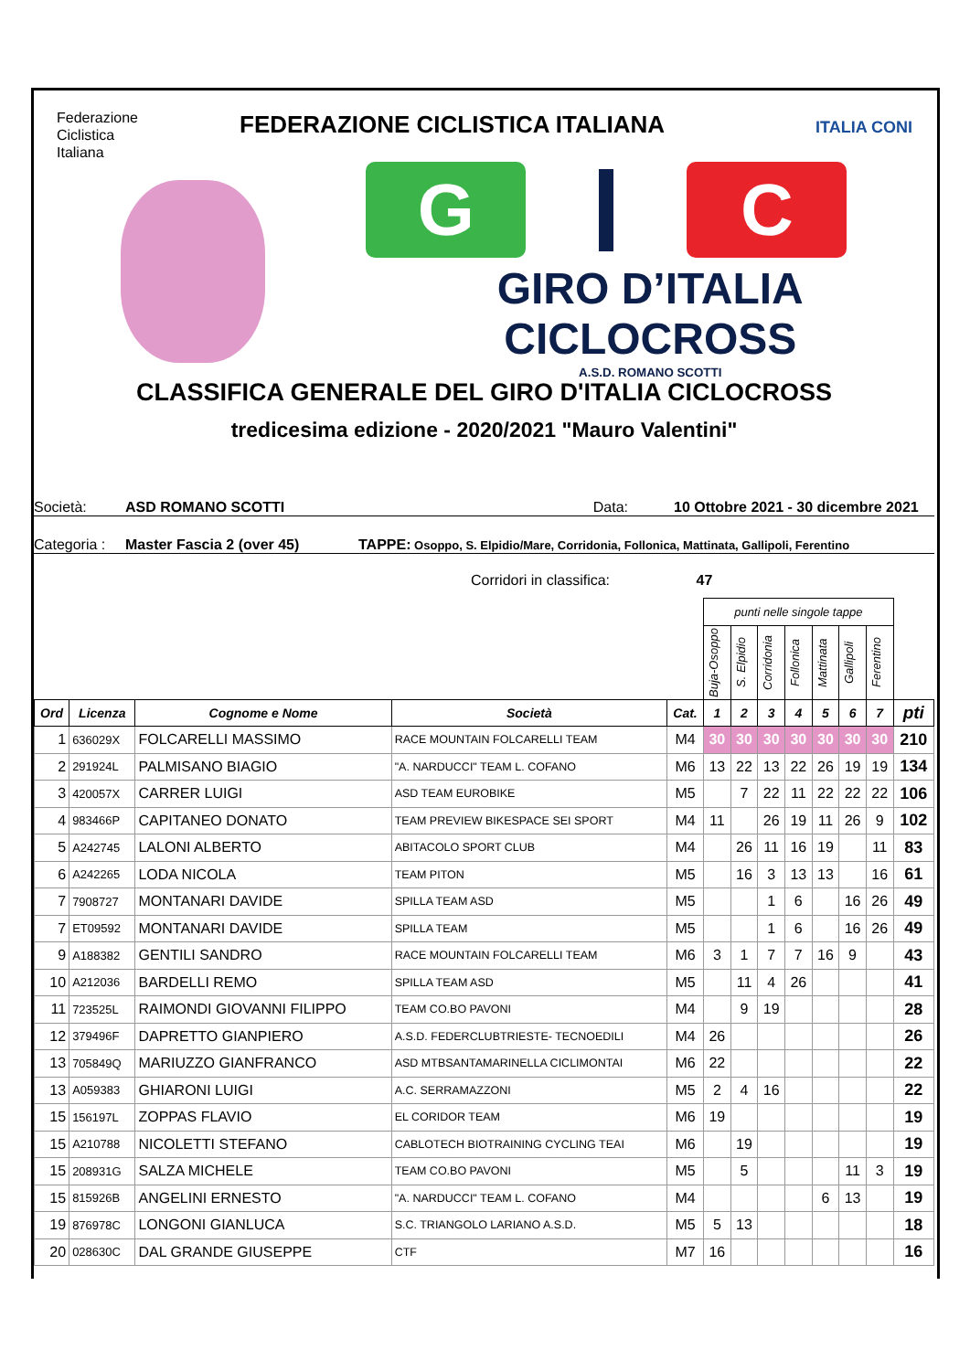Federazione
Ciclistica
Italiana
FEDERAZIONE CICLISTICA ITALIANA
ITALIA CONI
G C
GIRO D’ITALIA CICLOCROSS
A.S.D. ROMANO SCOTTI
CLASSIFICA GENERALE DEL GIRO D'ITALIA CICLOCROSS
tredicesima edizione - 2020/2021 "Mauro Valentini"
Società: ASD ROMANO SCOTTI Data: 10 Ottobre 2021 - 30 dicembre 2021
Categoria : Master Fascia 2 (over 45) TAPPE: Osoppo, S. Elpidio/Mare, Corridonia, Follonica, Mattinata, Gallipoli, Ferentino
Corridori in classifica: 47
| | | | | | punti nelle singole tappe | | | | | | | |
| --- | --- | --- | --- | --- | --- | --- | --- | --- | --- | --- | --- | --- |
| | | | | | Buja-Osoppo | S. Elpidio | Corridonia | Follonica | Mattinata | Gallipoli | Ferentino | |
| Ord | Licenza | Cognome e Nome | Società | Cat. | 1 | 2 | 3 | 4 | 5 | 6 | 7 | pti |
| 1 | 636029X | FOLCARELLI MASSIMO | RACE MOUNTAIN FOLCARELLI TEAM | M4 | 30 | 30 | 30 | 30 | 30 | 30 | 30 | 210 |
| 2 | 291924L | PALMISANO BIAGIO | "A. NARDUCCI" TEAM L. COFANO | M6 | 13 | 22 | 13 | 22 | 26 | 19 | 19 | 134 |
| 3 | 420057X | CARRER LUIGI | ASD TEAM EUROBIKE | M5 | | 7 | 22 | 11 | 22 | 22 | 22 | 106 |
| 4 | 983466P | CAPITANEO DONATO | TEAM PREVIEW BIKESPACE SEI SPORT | M4 | 11 | | 26 | 19 | 11 | 26 | 9 | 102 |
| 5 | A242745 | LALONI ALBERTO | ABITACOLO SPORT CLUB | M4 | | 26 | 11 | 16 | 19 | | 11 | 83 |
| 6 | A242265 | LODA NICOLA | TEAM PITON | M5 | | 16 | 3 | 13 | 13 | | 16 | 61 |
| 7 | 7908727 | MONTANARI DAVIDE | SPILLA TEAM ASD | M5 | | | 1 | 6 | | 16 | 26 | 49 |
| 7 | ET09592 | MONTANARI DAVIDE | SPILLA TEAM | M5 | | | 1 | 6 | | 16 | 26 | 49 |
| 9 | A188382 | GENTILI SANDRO | RACE MOUNTAIN FOLCARELLI TEAM | M6 | 3 | 1 | 7 | 7 | 16 | 9 | | 43 |
| 10 | A212036 | BARDELLI REMO | SPILLA TEAM ASD | M5 | | 11 | 4 | 26 | | | | 41 |
| 11 | 723525L | RAIMONDI GIOVANNI FILIPPO | TEAM CO.BO PAVONI | M4 | | 9 | 19 | | | | | 28 |
| 12 | 379496F | DAPRETTO GIANPIERO | A.S.D. FEDERCLUBTRIESTE- TECNOEDILI | M4 | 26 | | | | | | | 26 |
| 13 | 705849Q | MARIUZZO GIANFRANCO | ASD MTBSANTAMARINELLA CICLIMONTAI | M6 | 22 | | | | | | | 22 |
| 13 | A059383 | GHIARONI LUIGI | A.C. SERRAMAZZONI | M5 | 2 | 4 | 16 | | | | | 22 |
| 15 | 156197L | ZOPPAS FLAVIO | EL CORIDOR TEAM | M6 | 19 | | | | | | | 19 |
| 15 | A210788 | NICOLETTI STEFANO | CABLOTECH BIOTRAINING CYCLING TEAI | M6 | | 19 | | | | | | 19 |
| 15 | 208931G | SALZA MICHELE | TEAM CO.BO PAVONI | M5 | | 5 | | | | 11 | 3 | 19 |
| 15 | 815926B | ANGELINI ERNESTO | "A. NARDUCCI" TEAM L. COFANO | M4 | | | | | 6 | 13 | | 19 |
| 19 | 876978C | LONGONI GIANLUCA | S.C. TRIANGOLO LARIANO A.S.D. | M5 | 5 | 13 | | | | | | 18 |
| 20 | 028630C | DAL GRANDE GIUSEPPE | CTF | M7 | 16 | | | | | | | 16 |